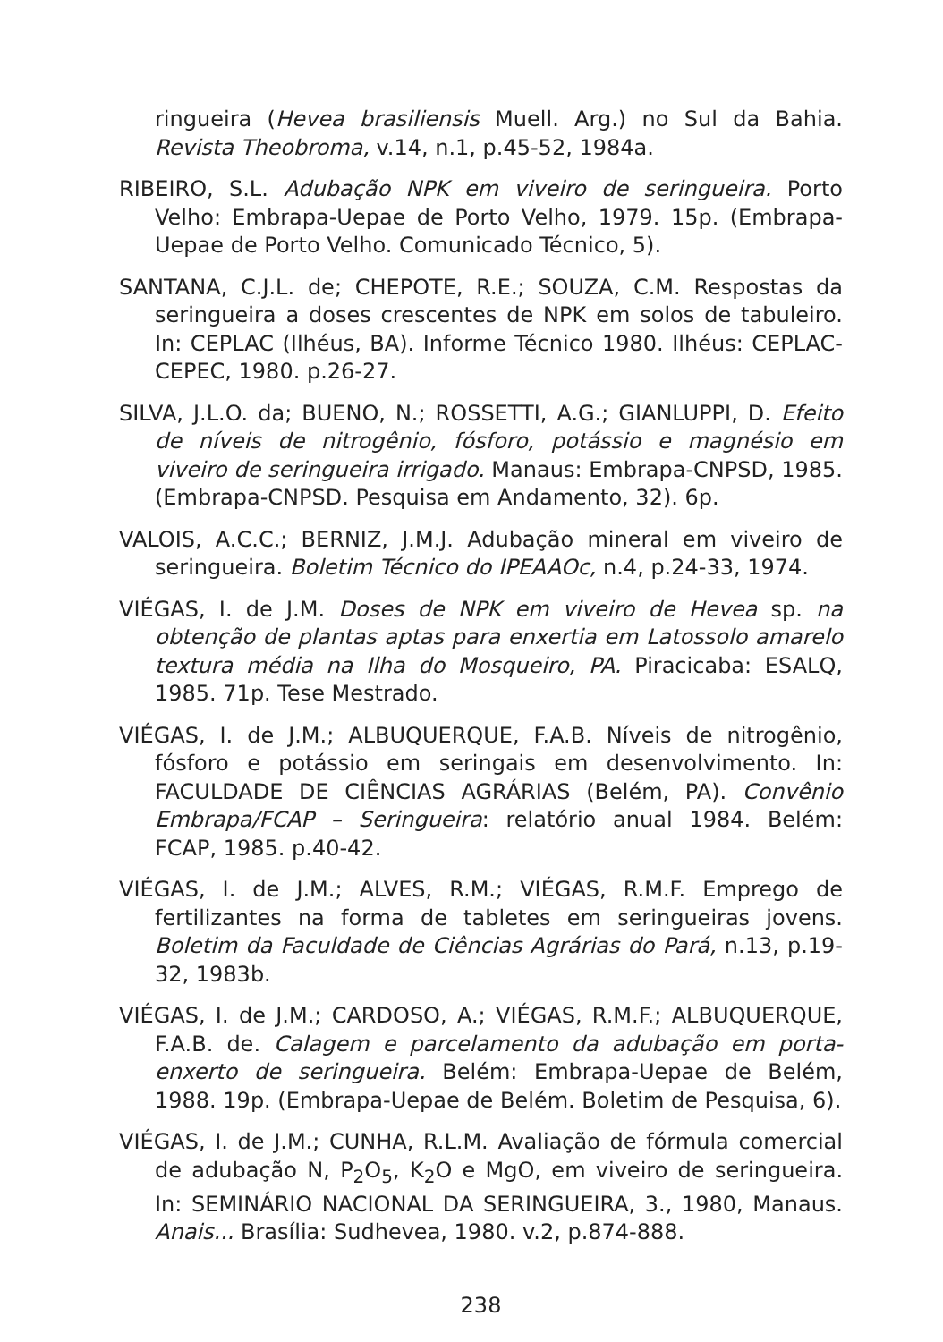ringueira (Hevea brasiliensis Muell. Arg.) no Sul da Bahia. Revista Theobroma, v.14, n.1, p.45-52, 1984a.
RIBEIRO, S.L. Adubação NPK em viveiro de seringueira. Porto Velho: Embrapa-Uepae de Porto Velho, 1979. 15p. (Embrapa-Uepae de Porto Velho. Comunicado Técnico, 5).
SANTANA, C.J.L. de; CHEPOTE, R.E.; SOUZA, C.M. Respostas da seringueira a doses crescentes de NPK em solos de tabuleiro. In: CEPLAC (Ilhéus, BA). Informe Técnico 1980. Ilhéus: CEPLAC-CEPEC, 1980. p.26-27.
SILVA, J.L.O. da; BUENO, N.; ROSSETTI, A.G.; GIANLUPPI, D. Efeito de níveis de nitrogênio, fósforo, potássio e magnésio em viveiro de seringueira irrigado. Manaus: Embrapa-CNPSD, 1985. (Embrapa-CNPSD. Pesquisa em Andamento, 32). 6p.
VALOIS, A.C.C.; BERNIZ, J.M.J. Adubação mineral em viveiro de seringueira. Boletim Técnico do IPEAAOc, n.4, p.24-33, 1974.
VIÉGAS, I. de J.M. Doses de NPK em viveiro de Hevea sp. na obtenção de plantas aptas para enxertia em Latossolo amarelo textura média na Ilha do Mosqueiro, PA. Piracicaba: ESALQ, 1985. 71p. Tese Mestrado.
VIÉGAS, I. de J.M.; ALBUQUERQUE, F.A.B. Níveis de nitrogênio, fósforo e potássio em seringais em desenvolvimento. In: FACULDADE DE CIÊNCIAS AGRÁRIAS (Belém, PA). Convênio Embrapa/FCAP – Seringueira: relatório anual 1984. Belém: FCAP, 1985. p.40-42.
VIÉGAS, I. de J.M.; ALVES, R.M.; VIÉGAS, R.M.F. Emprego de fertilizantes na forma de tabletes em seringueiras jovens. Boletim da Faculdade de Ciências Agrárias do Pará, n.13, p.19-32, 1983b.
VIÉGAS, I. de J.M.; CARDOSO, A.; VIÉGAS, R.M.F.; ALBUQUERQUE, F.A.B. de. Calagem e parcelamento da adubação em porta-enxerto de seringueira. Belém: Embrapa-Uepae de Belém, 1988. 19p. (Embrapa-Uepae de Belém. Boletim de Pesquisa, 6).
VIÉGAS, I. de J.M.; CUNHA, R.L.M. Avaliação de fórmula comercial de adubação N, P<sub>2</sub>O<sub>5</sub>, K<sub>2</sub>O e MgO, em viveiro de seringueira. In: SEMINÁRIO NACIONAL DA SERINGUEIRA, 3., 1980, Manaus. Anais... Brasília: Sudhevea, 1980. v.2, p.874-888.
238